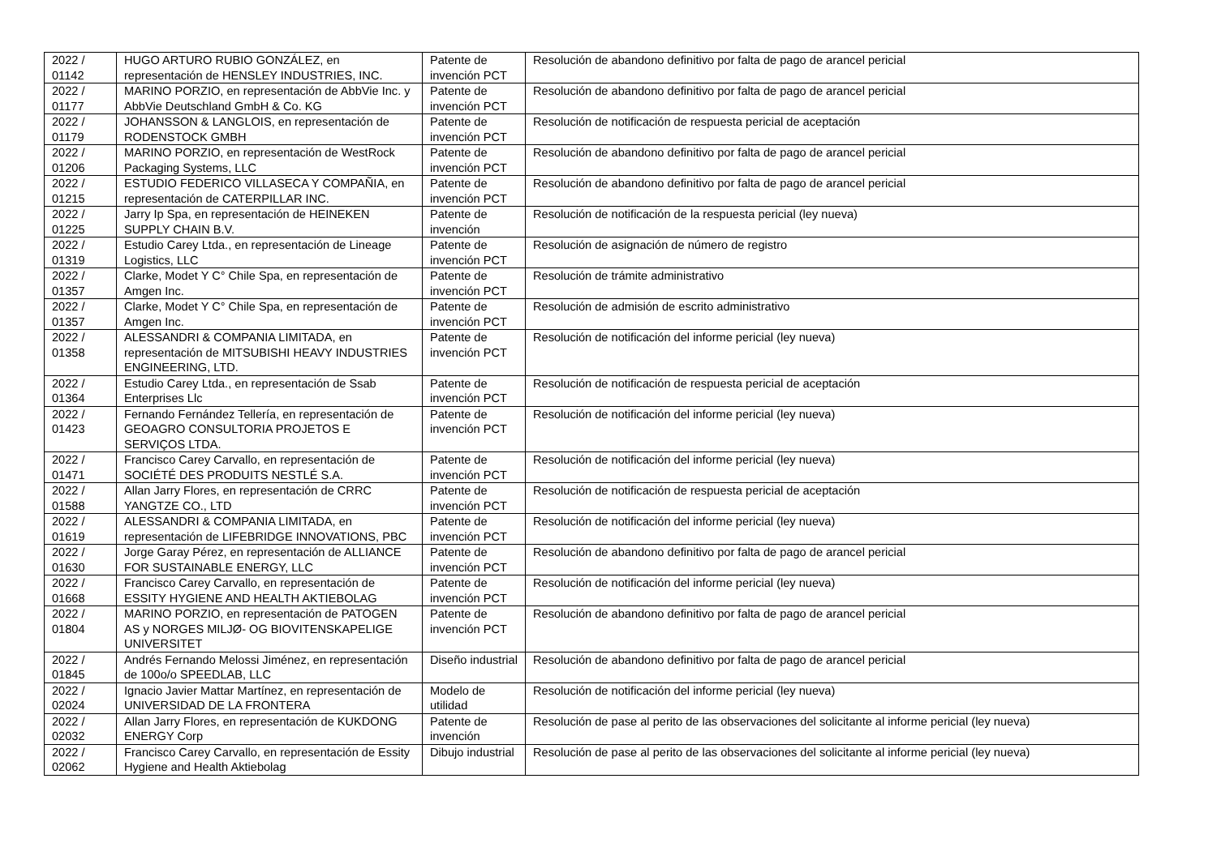| 2022 / 01142 | HUGO ARTURO RUBIO GONZÁLEZ, en representación de HENSLEY INDUSTRIES, INC. | Patente de invención PCT | Resolución de abandono definitivo por falta de pago de arancel pericial |
| 2022 / 01177 | MARINO PORZIO, en representación de AbbVie Inc. y AbbVie Deutschland GmbH & Co. KG | Patente de invención PCT | Resolución de abandono definitivo por falta de pago de arancel pericial |
| 2022 / 01179 | JOHANSSON & LANGLOIS, en representación de RODENSTOCK GMBH | Patente de invención PCT | Resolución de notificación de respuesta pericial de aceptación |
| 2022 / 01206 | MARINO PORZIO, en representación de WestRock Packaging Systems, LLC | Patente de invención PCT | Resolución de abandono definitivo por falta de pago de arancel pericial |
| 2022 / 01215 | ESTUDIO FEDERICO VILLASECA Y COMPAÑIA, en representación de CATERPILLAR INC. | Patente de invención PCT | Resolución de abandono definitivo por falta de pago de arancel pericial |
| 2022 / 01225 | Jarry Ip Spa, en representación de HEINEKEN SUPPLY CHAIN B.V. | Patente de invención | Resolución de notificación de la respuesta pericial (ley nueva) |
| 2022 / 01319 | Estudio Carey Ltda., en representación de Lineage Logistics, LLC | Patente de invención PCT | Resolución de asignación de número de registro |
| 2022 / 01357 | Clarke, Modet Y C° Chile Spa, en representación de Amgen Inc. | Patente de invención PCT | Resolución de trámite administrativo |
| 2022 / 01357 | Clarke, Modet Y C° Chile Spa, en representación de Amgen Inc. | Patente de invención PCT | Resolución de admisión de escrito administrativo |
| 2022 / 01358 | ALESSANDRI & COMPANIA LIMITADA, en representación de MITSUBISHI HEAVY INDUSTRIES ENGINEERING, LTD. | Patente de invención PCT | Resolución de notificación del informe pericial (ley nueva) |
| 2022 / 01364 | Estudio Carey Ltda., en representación de Ssab Enterprises Llc | Patente de invención PCT | Resolución de notificación de respuesta pericial de aceptación |
| 2022 / 01423 | Fernando Fernández Tellería, en representación de GEOAGRO CONSULTORIA PROJETOS E SERVIÇOS LTDA. | Patente de invención PCT | Resolución de notificación del informe pericial (ley nueva) |
| 2022 / 01471 | Francisco Carey Carvallo, en representación de SOCIÉTÉ DES PRODUITS NESTLÉ S.A. | Patente de invención PCT | Resolución de notificación del informe pericial (ley nueva) |
| 2022 / 01588 | Allan Jarry Flores, en representación de CRRC YANGTZE CO., LTD | Patente de invención PCT | Resolución de notificación de respuesta pericial de aceptación |
| 2022 / 01619 | ALESSANDRI & COMPANIA LIMITADA, en representación de LIFEBRIDGE INNOVATIONS, PBC | Patente de invención PCT | Resolución de notificación del informe pericial (ley nueva) |
| 2022 / 01630 | Jorge Garay Pérez, en representación de ALLIANCE FOR SUSTAINABLE ENERGY, LLC | Patente de invención PCT | Resolución de abandono definitivo por falta de pago de arancel pericial |
| 2022 / 01668 | Francisco Carey Carvallo, en representación de ESSITY HYGIENE AND HEALTH AKTIEBOLAG | Patente de invención PCT | Resolución de notificación del informe pericial (ley nueva) |
| 2022 / 01804 | MARINO PORZIO, en representación de PATOGEN AS y NORGES MILJØ- OG BIOVITENSKAPELIGE UNIVERSITET | Patente de invención PCT | Resolución de abandono definitivo por falta de pago de arancel pericial |
| 2022 / 01845 | Andrés Fernando Melossi Jiménez, en representación de 100o/o SPEEDLAB, LLC | Diseño industrial | Resolución de abandono definitivo por falta de pago de arancel pericial |
| 2022 / 02024 | Ignacio Javier Mattar Martínez, en representación de UNIVERSIDAD DE LA FRONTERA | Modelo de utilidad | Resolución de notificación del informe pericial (ley nueva) |
| 2022 / 02032 | Allan Jarry Flores, en representación de KUKDONG ENERGY Corp | Patente de invención | Resolución de pase al perito de las observaciones del solicitante al informe pericial (ley nueva) |
| 2022 / 02062 | Francisco Carey Carvallo, en representación de Essity Hygiene and Health Aktiebolag | Dibujo industrial | Resolución de pase al perito de las observaciones del solicitante al informe pericial (ley nueva) |